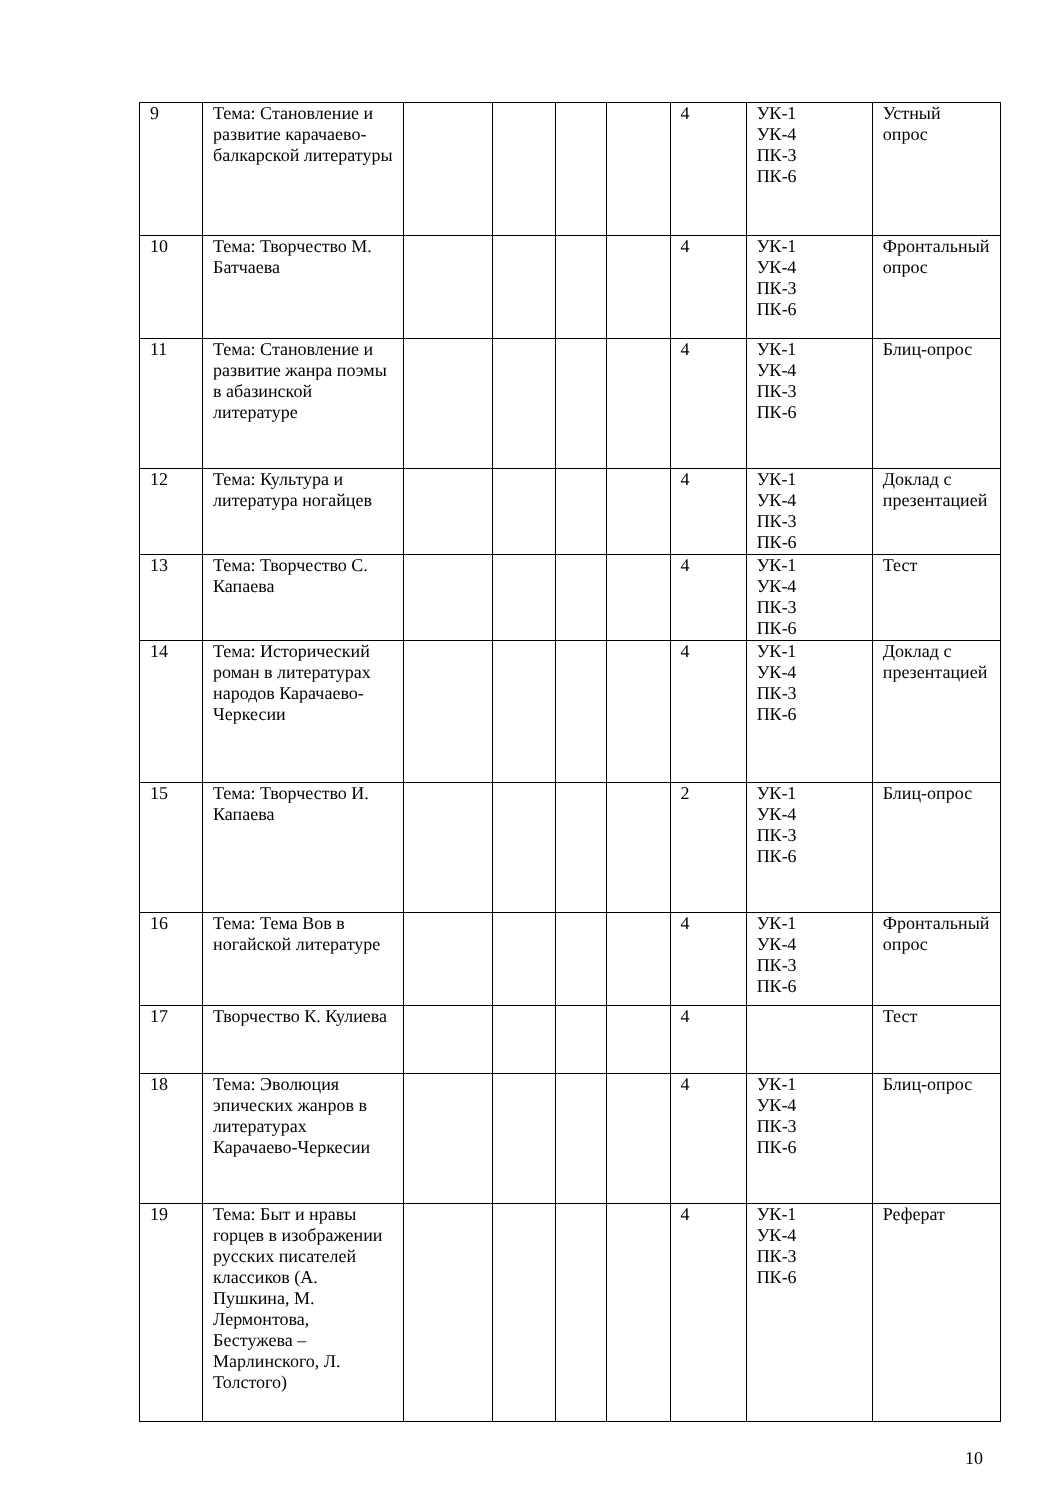| 9 | Тема: Становление и развитие карачаево-балкарской литературы | | | | | 4 | УК-1 УК-4 ПК-3 ПК-6 | Устный опрос |
| 10 | Тема: Творчество М. Батчаева | | | | | 4 | УК-1 УК-4 ПК-3 ПК-6 | Фронтальный опрос |
| 11 | Тема: Становление и развитие жанра поэмы в абазинской литературе | | | | | 4 | УК-1 УК-4 ПК-3 ПК-6 | Блиц-опрос |
| 12 | Тема: Культура и литература ногайцев | | | | | 4 | УК-1 УК-4 ПК-3 ПК-6 | Доклад с презентацией |
| 13 | Тема: Творчество С. Капаева | | | | | 4 | УК-1 УК-4 ПК-3 ПК-6 | Тест |
| 14 | Тема: Исторический роман в литературах народов Карачаево-Черкесии | | | | | 4 | УК-1 УК-4 ПК-3 ПК-6 | Доклад с презентацией |
| 15 | Тема: Творчество И. Капаева | | | | | 2 | УК-1 УК-4 ПК-3 ПК-6 | Блиц-опрос |
| 16 | Тема: Тема Вов в ногайской литературе | | | | | 4 | УК-1 УК-4 ПК-3 ПК-6 | Фронтальный опрос |
| 17 | Творчество К. Кулиева | | | | | 4 | | Тест |
| 18 | Тема: Эволюция эпических жанров в литературах Карачаево-Черкесии | | | | | 4 | УК-1 УК-4 ПК-3 ПК-6 | Блиц-опрос |
| 19 | Тема: Быт и нравы горцев в изображении русских писателей классиков (А. Пушкина, М. Лермонтова, Бестужева – Марлинского, Л. Толстого) | | | | | 4 | УК-1 УК-4 ПК-3 ПК-6 | Реферат |
10